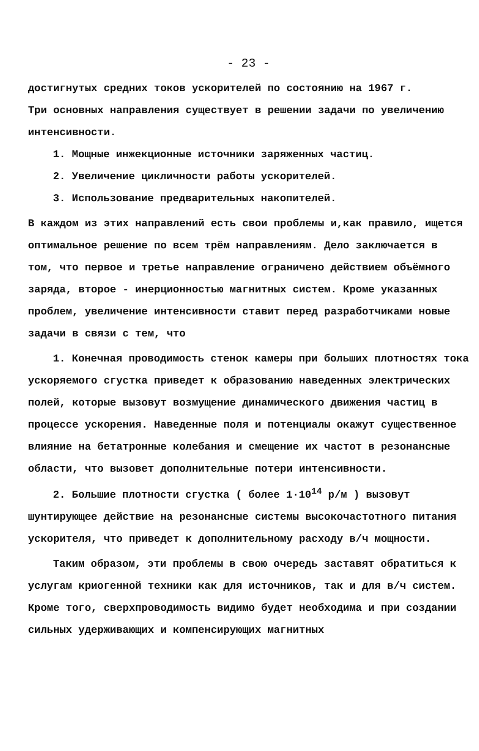- 23 -
достигнутых средних токов ускорителей по состоянию на 1967 г.
Три основных направления существует в решении задачи по увеличению интенсивности.
1. Мощные инжекционные источники заряженных частиц.
2. Увеличение цикличности работы ускорителей.
3. Использование предварительных накопителей.
В каждом из этих направлений есть свои проблемы и,как правило, ищется оптимальное решение по всем трём направлениям. Дело заключается в том, что первое и третье направление ограничено действием объёмного заряда, второе - инерционностью магнитных систем. Кроме указанных проблем, увеличение интенсивности ставит перед разработчиками новые задачи в связи с тем, что
1. Конечная проводимость стенок камеры при больших плотностях тока ускоряемого сгустка приведет к образованию наведенных электрических полей, которые вызовут возмущение динамического движения частиц в процессе ускорения. Наведенные поля и потенциалы окажут существенное влияние на бетатронные колебания и смещение их частот в резонансные области, что вызовет дополнительные потери интенсивности.
2. Большие плотности сгустка ( более 1·10<sup>14</sup> р/м ) вызовут шунтирующее действие на резонансные системы высокочастотного питания ускорителя, что приведет к дополнительному расходу в/ч мощности.
Таким образом, эти проблемы в свою очередь заставят обратиться к услугам криогенной техники как для источников, так и для в/ч систем. Кроме того, сверхпроводимость видимо будет необходима и при создании сильных удерживающих и компенсирующих магнитных